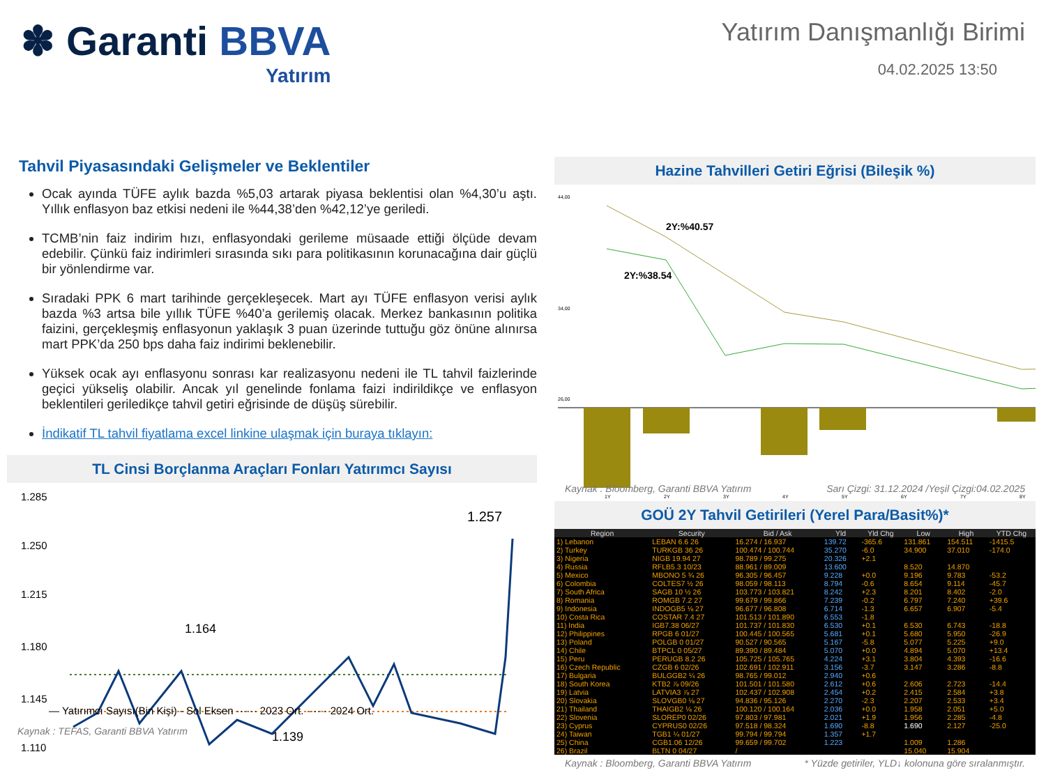✽ Garanti BBVA
Yatırım
Yatırım Danışmanlığı Birimi
04.02.2025 13:50
Tahvil Piyasasındaki Gelişmeler ve Beklentiler
Ocak ayında TÜFE aylık bazda %5,03 artarak piyasa beklentisi olan %4,30’u aştı. Yıllık enflasyon baz etkisi nedeni ile %44,38’den %42,12’ye geriledi.
TCMB’nin faiz indirim hızı, enflasyondaki gerileme müsaade ettiği ölçüde devam edebilir. Çünkü faiz indirimleri sırasında sıkı para politikasının korunacağına dair güçlü bir yönlendirme var.
Sıradaki PPK 6 mart tarihinde gerçekleşecek. Mart ayı TÜFE enflasyon verisi aylık bazda %3 artsa bile yıllık TÜFE %40’a gerilemiş olacak. Merkez bankasının politika faizini, gerçekleşmiş enflasyonun yaklaşık 3 puan üzerinde tuttuğu göz önüne alınırsa mart PPK’da 250 bps daha faiz indirimi beklenebilir.
Yüksek ocak ayı enflasyonu sonrası kar realizasyonu nedeni ile TL tahvil faizlerinde geçici yükseliş olabilir. Ancak yıl genelinde fonlama faizi indirildikçe ve enflasyon beklentileri geriledikçe tahvil getiri eğrisinde de düşüş sürebilir.
İndikatif TL tahvil fiyatlama excel linkine ulaşmak için buraya tıklayın:
TL Cinsi Borçlanma Araçları Fonları Yatırımcı Sayısı
1.285
1.250
1.215
1.180
1.145
1.110
1.257
1.164
1.139
Kaynak : TEFAS, Garanti BBVA Yatırım
— Yatırımcı Sayısı(Bin Kişi) - Sol Eksen ······ 2023 Ort. ······ 2024 Ort.
Hazine Tahvilleri Getiri Eğrisi (Bileşik %)
44,00
34,00
26,00
2Y:%40.57
2Y:%38.54
1Y
2Y
3Y
4Y
5Y
6Y
7Y
8Y
Kaynak : Bloomberg, Garanti BBVA Yatırım Sarı Çizgi: 31.12.2024 /Yeşil Çizgi:04.02.2025
GOÜ 2Y Tahvil Getirileri (Yerel Para/Basit%)*
| Region | Security | Bid / Ask | Yld | Yld Chg | Low | High | YTD Chg |
| --- | --- | --- | --- | --- | --- | --- | --- |
| 1) Lebanon | LEBAN 6.6 26 | 16.274 / 16.937 | 139.72 | -365.6 | 131.861 | 154.511 | -1415.5 |
| 2) Turkey | TURKGB 36 26 | 100.474 / 100.744 | 35.270 | -6.0 | 34.900 | 37.010 | -174.0 |
| 3) Nigeria | NIGB 19.94 27 | 98.789 / 99.275 | 20.326 | +2.1 | | | |
| 4) Russia | RFLB5.3 10/23 | 88.961 / 89.009 | 13.600 | | 8.520 | 14.870 | |
| 5) Mexico | MBONO 5 ¾ 26 | 96.305 / 96.457 | 9.228 | +0.0 | 9.196 | 9.783 | -53.2 |
| 6) Colombia | COLTES7 ½ 26 | 98.059 / 98.113 | 8.794 | -0.6 | 8.654 | 9.114 | -45.7 |
| 7) South Africa | SAGB 10 ½ 26 | 103.773 / 103.821 | 8.242 | +2.3 | 8.201 | 8.402 | -2.0 |
| 8) Romania | ROMGB 7.2 27 | 99.679 / 99.866 | 7.239 | -0.2 | 6.797 | 7.240 | +39.6 |
| 9) Indonesia | INDOGB5 ⅛ 27 | 96.677 / 96.808 | 6.714 | -1.3 | 6.657 | 6.907 | -5.4 |
| 10) Costa Rica | COSTAR 7.4 27 | 101.513 / 101.890 | 6.553 | -1.8 | | | |
| 11) India | IGB7.38 06/27 | 101.737 / 101.830 | 6.530 | +0.1 | 6.530 | 6.743 | -18.8 |
| 12) Philippines | RPGB 6 01/27 | 100.445 / 100.565 | 5.681 | +0.1 | 5.680 | 5.950 | -26.9 |
| 13) Poland | POLGB 0 01/27 | 90.527 / 90.565 | 5.167 | -5.8 | 5.077 | 5.225 | +9.0 |
| 14) Chile | BTPCL 0 05/27 | 89.390 / 89.484 | 5.070 | +0.0 | 4.894 | 5.070 | +13.4 |
| 15) Peru | PERUGB 8.2 26 | 105.725 / 105.765 | 4.224 | +3.1 | 3.804 | 4.393 | -16.6 |
| 16) Czech Republic | CZGB 6 02/26 | 102.691 / 102.911 | 3.156 | -3.7 | 3.147 | 3.286 | -8.8 |
| 17) Bulgaria | BULGGB2 ¼ 26 | 98.765 / 99.012 | 2.940 | +0.6 | | | |
| 18) South Korea | KTB2 ⅞ 09/26 | 101.501 / 101.580 | 2.612 | +0.6 | 2.606 | 2.723 | -14.4 |
| 19) Latvia | LATVIA3 ⅞ 27 | 102.437 / 102.908 | 2.454 | +0.2 | 2.415 | 2.584 | +3.8 |
| 20) Slovakia | SLOVGB0 ⅛ 27 | 94.836 / 95.126 | 2.270 | -2.3 | 2.207 | 2.533 | +3.4 |
| 21) Thailand | THAIGB2 ⅛ 26 | 100.120 / 100.164 | 2.036 | +0.0 | 1.958 | 2.051 | +5.0 |
| 22) Slovenia | SLOREP0 02/26 | 97.803 / 97.981 | 2.021 | +1.9 | 1.956 | 2.285 | -4.8 |
| 23) Cyprus | CYPRUS0 02/26 | 97.518 / 98.324 | 1.690 | -8.8 | 1.690 | 2.127 | -25.0 |
| 24) Taiwan | TGB1 ¼ 01/27 | 99.794 / 99.794 | 1.357 | +1.7 | | | |
| 25) China | CGB1.06 12/26 | 99.659 / 99.702 | 1.223 | | 1.009 | 1.286 | |
| 26) Brazil | BLTN 0 04/27 | / | | | 15.040 | 15.904 | |
Kaynak : Bloomberg, Garanti BBVA Yatırım * Yüzde getiriler, YLD↓ kolonuna göre sıralanmıştır.